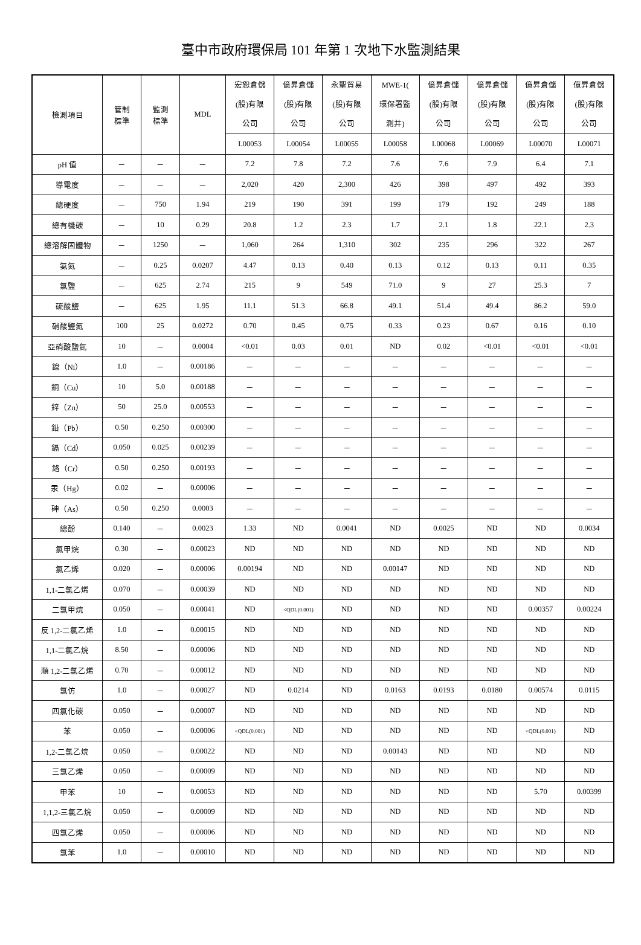臺中市政府環保局 101 年第 1 次地下水監測結果
| 檢測項目 | 管制 標準 | 監測 標準 | MDL | 宏恕倉儲 (股)有限 公司 | 億昇倉儲 (股)有限 公司 | 永聖貿易 (股)有限 公司 | MWE-1( 環保署監 測井) | 億昇倉儲 (股)有限 公司 | 億昇倉儲 (股)有限 公司 | 億昇倉儲 (股)有限 公司 | 億昇倉儲 (股)有限 公司 |
| --- | --- | --- | --- | --- | --- | --- | --- | --- | --- | --- | --- |
| | | | | L00053 | L00054 | L00055 | L00058 | L00068 | L00069 | L00070 | L00071 |
| pH 值 | － | － | － | 7.2 | 7.8 | 7.2 | 7.6 | 7.6 | 7.9 | 6.4 | 7.1 |
| 導電度 | － | － | － | 2,020 | 420 | 2,300 | 426 | 398 | 497 | 492 | 393 |
| 總硬度 | － | 750 | 1.94 | 219 | 190 | 391 | 199 | 179 | 192 | 249 | 188 |
| 總有機碳 | － | 10 | 0.29 | 20.8 | 1.2 | 2.3 | 1.7 | 2.1 | 1.8 | 22.1 | 2.3 |
| 總溶解固體物 | － | 1250 | － | 1,060 | 264 | 1,310 | 302 | 235 | 296 | 322 | 267 |
| 氨氮 | － | 0.25 | 0.0207 | 4.47 | 0.13 | 0.40 | 0.13 | 0.12 | 0.13 | 0.11 | 0.35 |
| 氯鹽 | － | 625 | 2.74 | 215 | 9 | 549 | 71.0 | 9 | 27 | 25.3 | 7 |
| 硫酸鹽 | － | 625 | 1.95 | 11.1 | 51.3 | 66.8 | 49.1 | 51.4 | 49.4 | 86.2 | 59.0 |
| 硝酸鹽氮 | 100 | 25 | 0.0272 | 0.70 | 0.45 | 0.75 | 0.33 | 0.23 | 0.67 | 0.16 | 0.10 |
| 亞硝酸鹽氮 | 10 | － | 0.0004 | <0.01 | 0.03 | 0.01 | ND | 0.02 | <0.01 | <0.01 | <0.01 |
| 鎳（Ni） | 1.0 | － | 0.00186 | － | － | － | － | － | － | － | － |
| 銅（Cu） | 10 | 5.0 | 0.00188 | － | － | － | － | － | － | － | － |
| 鋅（Zn） | 50 | 25.0 | 0.00553 | － | － | － | － | － | － | － | － |
| 鉛（Pb） | 0.50 | 0.250 | 0.00300 | － | － | － | － | － | － | － | － |
| 鎘（Cd） | 0.050 | 0.025 | 0.00239 | － | － | － | － | － | － | － | － |
| 鉻（Cr） | 0.50 | 0.250 | 0.00193 | － | － | － | － | － | － | － | － |
| 汞（Hg） | 0.02 | － | 0.00006 | － | － | － | － | － | － | － | － |
| 砷（As） | 0.50 | 0.250 | 0.0003 | － | － | － | － | － | － | － | － |
| 總酚 | 0.140 | － | 0.0023 | 1.33 | ND | 0.0041 | ND | 0.0025 | ND | ND | 0.0034 |
| 氯甲烷 | 0.30 | － | 0.00023 | ND | ND | ND | ND | ND | ND | ND | ND |
| 氯乙烯 | 0.020 | － | 0.00006 | 0.00194 | ND | ND | 0.00147 | ND | ND | ND | ND |
| 1,1-二氯乙烯 | 0.070 | － | 0.00039 | ND | ND | ND | ND | ND | ND | ND | ND |
| 二氯甲烷 | 0.050 | － | 0.00041 | ND | <QDL(0.001) | ND | ND | ND | ND | 0.00357 | 0.00224 |
| 反 1,2-二氯乙烯 | 1.0 | － | 0.00015 | ND | ND | ND | ND | ND | ND | ND | ND |
| 1,1-二氯乙烷 | 8.50 | － | 0.00006 | ND | ND | ND | ND | ND | ND | ND | ND |
| 順 1,2-二氯乙烯 | 0.70 | － | 0.00012 | ND | ND | ND | ND | ND | ND | ND | ND |
| 氯仿 | 1.0 | － | 0.00027 | ND | 0.0214 | ND | 0.0163 | 0.0193 | 0.0180 | 0.00574 | 0.0115 |
| 四氯化碳 | 0.050 | － | 0.00007 | ND | ND | ND | ND | ND | ND | ND | ND |
| 苯 | 0.050 | － | 0.00006 | <QDL(0.001) | ND | ND | ND | ND | ND | <QDL(0.001) | ND |
| 1,2-二氯乙烷 | 0.050 | － | 0.00022 | ND | ND | ND | 0.00143 | ND | ND | ND | ND |
| 三氯乙烯 | 0.050 | － | 0.00009 | ND | ND | ND | ND | ND | ND | ND | ND |
| 甲苯 | 10 | － | 0.00053 | ND | ND | ND | ND | ND | ND | 5.70 | 0.00399 |
| 1,1,2-三氯乙烷 | 0.050 | － | 0.00009 | ND | ND | ND | ND | ND | ND | ND | ND |
| 四氯乙烯 | 0.050 | － | 0.00006 | ND | ND | ND | ND | ND | ND | ND | ND |
| 氯苯 | 1.0 | － | 0.00010 | ND | ND | ND | ND | ND | ND | ND | ND |